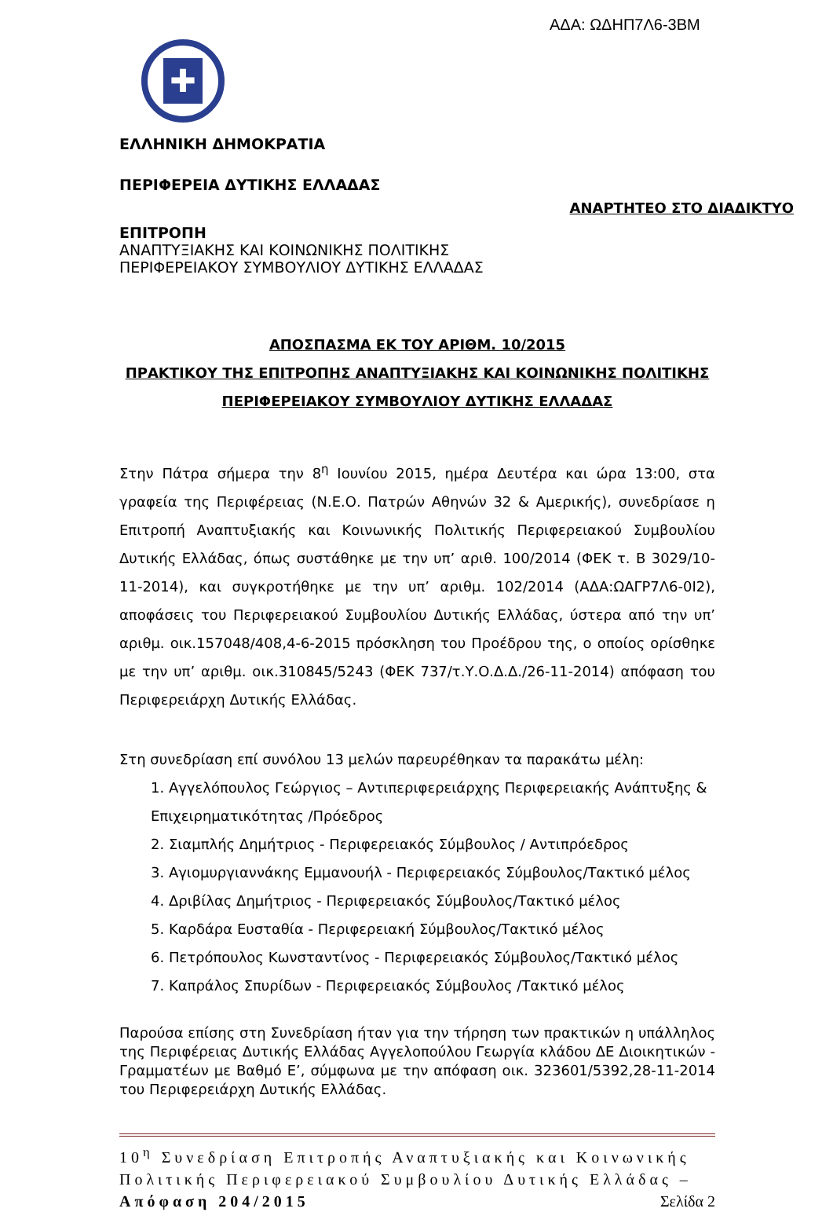ΑΔΑ: ΩΔΗΠ7Λ6-3ΒΜ
✚
ΕΛΛΗΝΙΚΗ ΔΗΜΟΚΡΑΤΙΑ
ΠΕΡΙΦΕΡΕΙΑ ΔΥΤΙΚΗΣ ΕΛΛΑΔΑΣ
ΑΝΑΡΤΗΤΕΟ ΣΤΟ ΔΙΑΔΙΚΤΥΟ
ΕΠΙΤΡΟΠΗ
ΑΝΑΠΤΥΞΙΑΚΗΣ ΚΑΙ ΚΟΙΝΩΝΙΚΗΣ ΠΟΛΙΤΙΚΗΣ
ΠΕΡΙΦΕΡΕΙΑΚΟΥ ΣΥΜΒΟΥΛΙΟΥ ΔΥΤΙΚΗΣ ΕΛΛΑΔΑΣ
ΑΠΟΣΠΑΣΜΑ ΕΚ ΤΟΥ ΑΡΙΘΜ. 10/2015
ΠΡΑΚΤΙΚΟΥ ΤΗΣ ΕΠΙΤΡΟΠΗΣ ΑΝΑΠΤΥΞΙΑΚΗΣ ΚΑΙ ΚΟΙΝΩΝΙΚΗΣ ΠΟΛΙΤΙΚΗΣ
ΠΕΡΙΦΕΡΕΙΑΚΟΥ ΣΥΜΒΟΥΛΙΟΥ ΔΥΤΙΚΗΣ ΕΛΛΑΔΑΣ
Στην Πάτρα σήμερα την 8<sup>η</sup> Ιουνίου 2015, ημέρα Δευτέρα και ώρα 13:00, στα γραφεία της Περιφέρειας (Ν.Ε.Ο. Πατρών Αθηνών 32 & Αμερικής), συνεδρίασε η Επιτροπή Αναπτυξιακής και Κοινωνικής Πολιτικής Περιφερειακού Συμβουλίου Δυτικής Ελλάδας, όπως συστάθηκε με την υπ’ αριθ. 100/2014 (ΦΕΚ τ. Β 3029/10-11-2014), και συγκροτήθηκε με την υπ’ αριθμ. 102/2014 (ΑΔΑ:ΩΑΓΡ7Λ6-0Ι2), αποφάσεις του Περιφερειακού Συμβουλίου Δυτικής Ελλάδας, ύστερα από την υπ’ αριθμ. οικ.157048/408,4-6-2015 πρόσκληση του Προέδρου της, ο οποίος ορίσθηκε με την υπ’ αριθμ. οικ.310845/5243 (ΦΕΚ 737/τ.Υ.Ο.Δ.Δ./26-11-2014) απόφαση του Περιφερειάρχη Δυτικής Ελλάδας.
Στη συνεδρίαση επί συνόλου 13 μελών παρευρέθηκαν τα παρακάτω μέλη:
1. Αγγελόπουλος Γεώργιος – Αντιπεριφερειάρχης Περιφερειακής Ανάπτυξης & Επιχειρηματικότητας /Πρόεδρος
2. Σιαμπλής Δημήτριος - Περιφερειακός Σύμβουλος / Αντιπρόεδρος
3. Αγιομυργιαννάκης Εμμανουήλ - Περιφερειακός Σύμβουλος/Τακτικό μέλος
4. Δριβίλας Δημήτριος - Περιφερειακός Σύμβουλος/Τακτικό μέλος
5. Καρδάρα Ευσταθία - Περιφερειακή Σύμβουλος/Τακτικό μέλος
6. Πετρόπουλος Κωνσταντίνος - Περιφερειακός Σύμβουλος/Τακτικό μέλος
7. Καπράλος Σπυρίδων - Περιφερειακός Σύμβουλος /Τακτικό μέλος
Παρούσα επίσης στη Συνεδρίαση ήταν για την τήρηση των πρακτικών η υπάλληλος της Περιφέρειας Δυτικής Ελλάδας Αγγελοπούλου Γεωργία κλάδου ΔΕ Διοικητικών - Γραμματέων με Βαθμό Ε’, σύμφωνα με την απόφαση οικ. 323601/5392,28-11-2014 του Περιφερειάρχη Δυτικής Ελλάδας.
10<sup>η</sup> Συνεδρίαση Επιτροπής Αναπτυξιακής και Κοινωνικής Πολιτικής Περιφερειακού Συμβουλίου Δυτικής Ελλάδας – Απόφαση 204/2015 Σελίδα 2